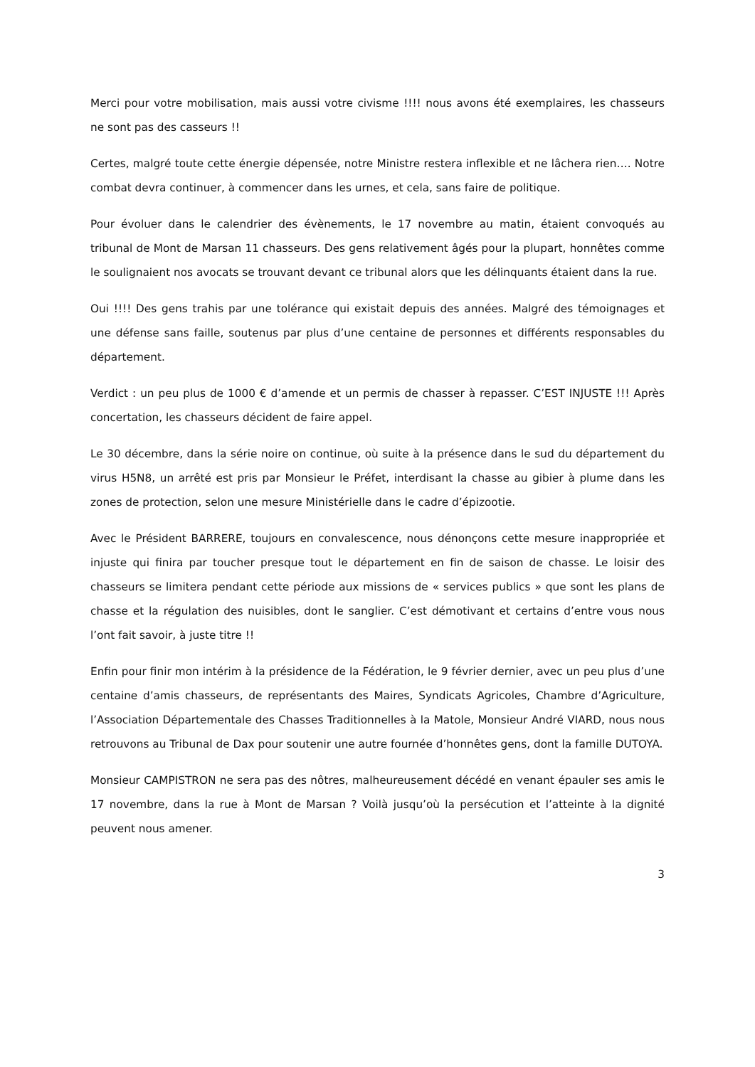Merci pour votre mobilisation, mais aussi votre civisme !!!! nous avons été exemplaires, les chasseurs ne sont pas des casseurs !!
Certes, malgré toute cette énergie dépensée, notre Ministre restera inflexible et ne lâchera rien…. Notre combat devra continuer, à commencer dans les urnes, et cela, sans faire de politique.
Pour évoluer dans le calendrier des évènements, le 17 novembre au matin, étaient convoqués au tribunal de Mont de Marsan 11 chasseurs. Des gens relativement âgés pour la plupart, honnêtes comme le soulignaient nos avocats se trouvant devant ce tribunal alors que les délinquants étaient dans la rue.
Oui !!!! Des gens trahis par une tolérance qui existait depuis des années. Malgré des témoignages et une défense sans faille, soutenus par plus d’une centaine de personnes et différents responsables du département.
Verdict : un peu plus de 1000 € d’amende et un permis de chasser à repasser. C’EST INJUSTE !!! Après concertation, les chasseurs décident de faire appel.
Le 30 décembre, dans la série noire on continue, où suite à la présence dans le sud du département du virus H5N8, un arrêté est pris par Monsieur le Préfet, interdisant la chasse au gibier à plume dans les zones de protection, selon une mesure Ministérielle dans le cadre d’épizootie.
Avec le Président BARRERE, toujours en convalescence, nous dénonçons cette mesure inappropriée et injuste qui finira par toucher presque tout le département en fin de saison de chasse. Le loisir des chasseurs se limitera pendant cette période aux missions de « services publics » que sont les plans de chasse et la régulation des nuisibles, dont le sanglier. C’est démotivant et certains d’entre vous nous l’ont fait savoir, à juste titre !!
Enfin pour finir mon intérim à la présidence de la Fédération, le 9 février dernier, avec un peu plus d’une centaine d’amis chasseurs, de représentants des Maires, Syndicats Agricoles, Chambre d’Agriculture, l’Association Départementale des Chasses Traditionnelles à la Matole, Monsieur André VIARD, nous nous retrouvons au Tribunal de Dax pour soutenir une autre fournée d’honnêtes gens, dont la famille DUTOYA.
Monsieur CAMPISTRON ne sera pas des nôtres, malheureusement décédé en venant épauler ses amis le 17 novembre, dans la rue à Mont de Marsan ? Voilà jusqu’où la persécution et l’atteinte à la dignité peuvent nous amener.
3